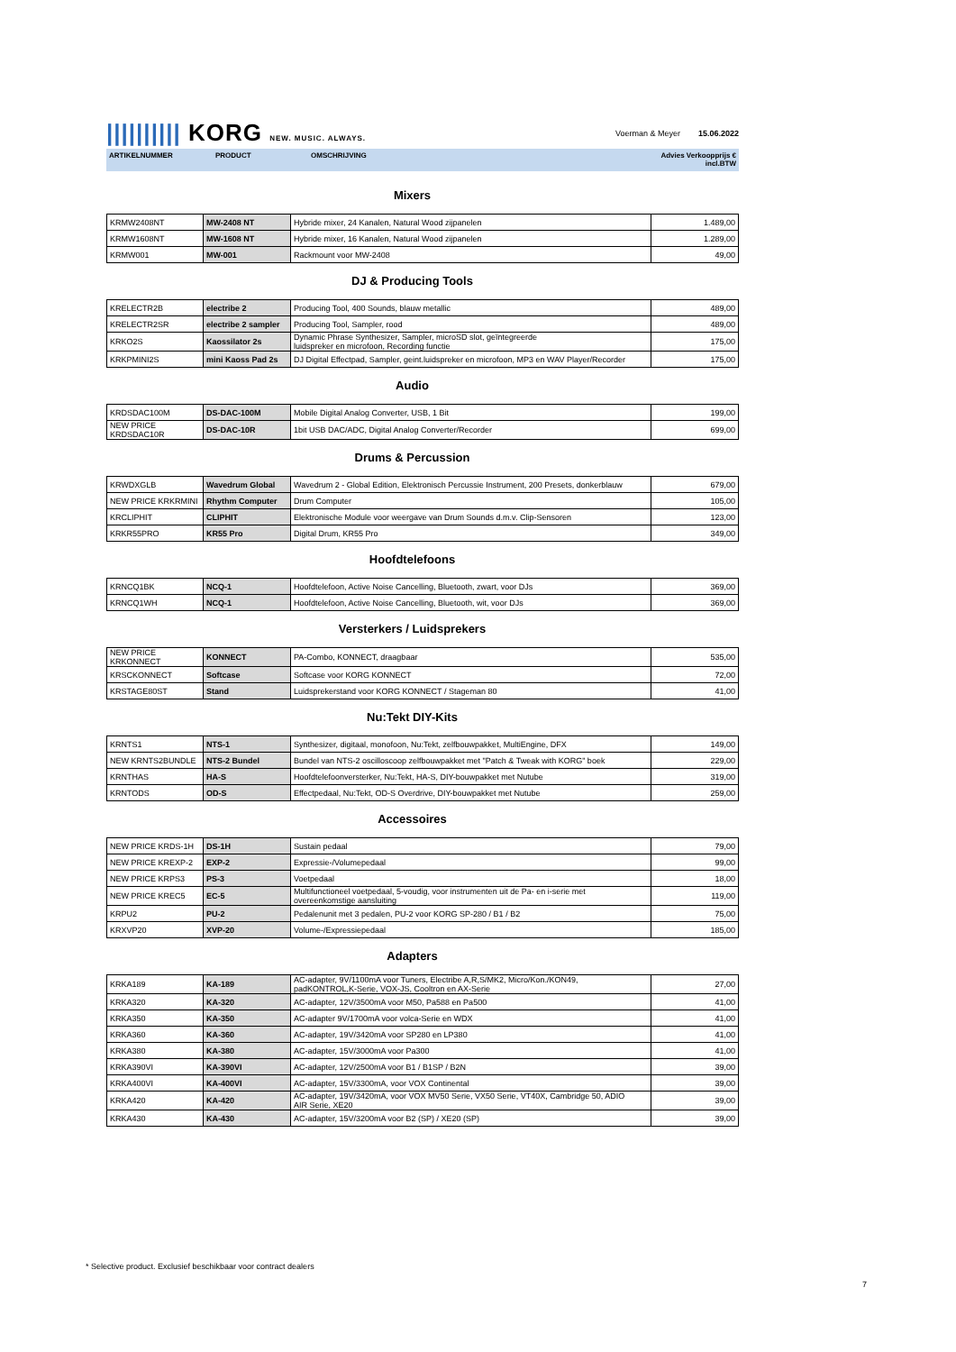|||||||||| KORG NEW. MUSIC. ALWAYS.
Voerman & Meyer 15.06.2022
ARTIKELNUMMER PRODUCT OMSCHRIJVING Advies Verkoopprijs €
incl.BTW
Mixers
| KRMW2408NT | MW-2408 NT | Hybride mixer, 24 Kanalen, Natural Wood zijpanelen | 1.489,00 |
| KRMW1608NT | MW-1608 NT | Hybride mixer, 16 Kanalen, Natural Wood zijpanelen | 1.289,00 |
| KRMW001 | MW-001 | Rackmount voor MW-2408 | 49,00 |
DJ & Producing Tools
| KRELECTR2B | electribe 2 | Producing Tool, 400 Sounds, blauw metallic | 489,00 |
| KRELECTR2SR | electribe 2 sampler | Producing Tool, Sampler, rood | 489,00 |
| KRKO2S | Kaossilator 2s | Dynamic Phrase Synthesizer, Sampler, microSD slot, geïntegreerde luidspreker en microfoon, Recording functie | 175,00 |
| KRKPMINI2S | mini Kaoss Pad 2s | DJ Digital Effectpad, Sampler, geint.luidspreker en microfoon, MP3 en WAV Player/Recorder | 175,00 |
Audio
| KRDSDAC100M | DS-DAC-100M | Mobile Digital Analog Converter, USB, 1 Bit | 199,00 |
| NEW PRICE KRDSDAC10R | DS-DAC-10R | 1bit USB DAC/ADC, Digital Analog Converter/Recorder | 699,00 |
Drums & Percussion
| KRWDXGLB | Wavedrum Global | Wavedrum 2 - Global Edition, Elektronisch Percussie Instrument, 200 Presets, donkerblauw | 679,00 |
| NEW PRICE KRKRMINI | Rhythm Computer | Drum Computer | 105,00 |
| KRCLIPHIT | CLIPHIT | Elektronische Module voor weergave van Drum Sounds d.m.v. Clip-Sensoren | 123,00 |
| KRKR55PRO | KR55 Pro | Digital Drum, KR55 Pro | 349,00 |
Hoofdtelefoons
| KRNCQ1BK | NCQ-1 | Hoofdtelefoon, Active Noise Cancelling, Bluetooth, zwart, voor DJs | 369,00 |
| KRNCQ1WH | NCQ-1 | Hoofdtelefoon, Active Noise Cancelling, Bluetooth, wit, voor DJs | 369,00 |
Versterkers / Luidsprekers
| NEW PRICE KRKONNECT | KONNECT | PA-Combo, KONNECT, draagbaar | 535,00 |
| KRSCKONNECT | Softcase | Softcase voor KORG KONNECT | 72,00 |
| KRSTAGE80ST | Stand | Luidsprekerstand voor KORG KONNECT / Stageman 80 | 41,00 |
Nu:Tekt DIY-Kits
| KRNTS1 | NTS-1 | Synthesizer, digitaal, monofoon, Nu:Tekt, zelfbouwpakket, MultiEngine, DFX | 149,00 |
| NEW KRNTS2BUNDLE | NTS-2 Bundel | Bundel van NTS-2 oscilloscoop zelfbouwpakket met "Patch & Tweak with KORG" boek | 229,00 |
| KRNTHAS | HA-S | Hoofdtelefoonversterker, Nu:Tekt, HA-S, DIY-bouwpakket met Nutube | 319,00 |
| KRNTODS | OD-S | Effectpedaal, Nu:Tekt, OD-S Overdrive, DIY-bouwpakket met Nutube | 259,00 |
Accessoires
| NEW PRICE KRDS-1H | DS-1H | Sustain pedaal | 79,00 |
| NEW PRICE KREXP-2 | EXP-2 | Expressie-/Volumepedaal | 99,00 |
| NEW PRICE KRPS3 | PS-3 | Voetpedaal | 18,00 |
| NEW PRICE KREC5 | EC-5 | Multifunctioneel voetpedaal, 5-voudig, voor instrumenten uit de Pa- en i-serie met overeenkomstige aansluiting | 119,00 |
| KRPU2 | PU-2 | Pedalenunit met 3 pedalen, PU-2 voor KORG SP-280 / B1 / B2 | 75,00 |
| KRXVP20 | XVP-20 | Volume-/Expressiepedaal | 185,00 |
Adapters
| KRKA189 | KA-189 | AC-adapter, 9V/1100mA voor Tuners, Electribe A,R,S/MK2, Micro/Kon./KON49, padKONTROL,K-Serie, VOX-JS, Cooltron en AX-Serie | 27,00 |
| KRKA320 | KA-320 | AC-adapter, 12V/3500mA voor M50, Pa588 en Pa500 | 41,00 |
| KRKA350 | KA-350 | AC-adapter 9V/1700mA voor volca-Serie en WDX | 41,00 |
| KRKA360 | KA-360 | AC-adapter, 19V/3420mA voor SP280 en LP380 | 41,00 |
| KRKA380 | KA-380 | AC-adapter, 15V/3000mA voor Pa300 | 41,00 |
| KRKA390VI | KA-390VI | AC-adapter, 12V/2500mA voor B1 / B1SP / B2N | 39,00 |
| KRKA400VI | KA-400VI | AC-adapter, 15V/3300mA, voor VOX Continental | 39,00 |
| KRKA420 | KA-420 | AC-adapter, 19V/3420mA, voor VOX MV50 Serie, VX50 Serie, VT40X, Cambridge 50, ADIO AIR Serie, XE20 | 39,00 |
| KRKA430 | KA-430 | AC-adapter, 15V/3200mA voor B2 (SP) / XE20 (SP) | 39,00 |
* Selective product. Exclusief beschikbaar voor contract dealers
7